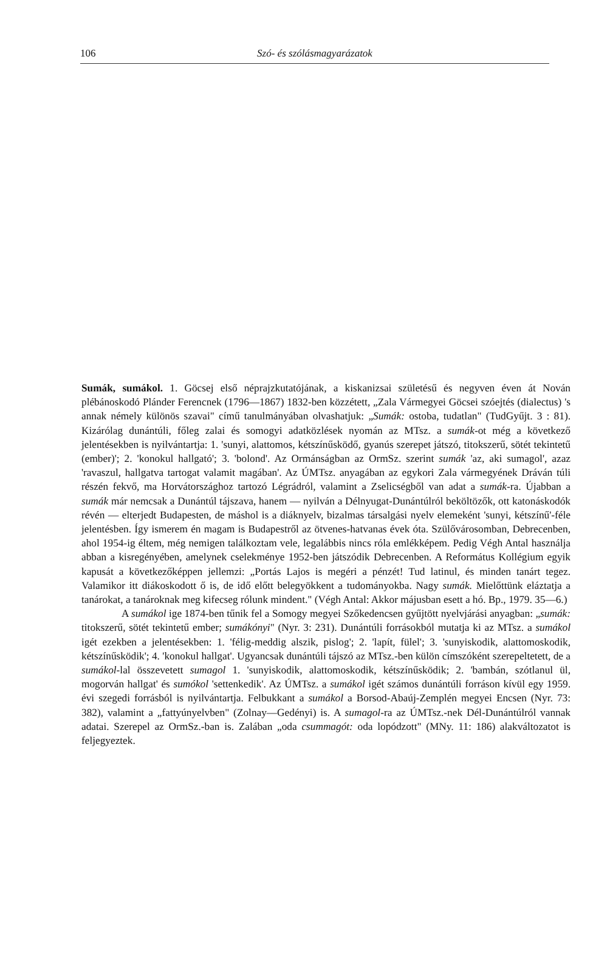106 Szó- és szólásmagyarázatok
Sumák, sumákol. 1. Göcsej első néprajzkutatójának, a kiskanizsai születésű és negyven éven át Nován plébánoskodó Plánder Ferencnek (1796—1867) 1832-ben közzétett, „Zala Vármegyei Göcsei szóejtés (dialectus) 's annak némely különös szavai" című tanulmányában olvashatjuk: „Sumák: ostoba, tudatlan" (TudGyűjt. 3 : 81). Kizárólag dunántúli, főleg zalai és somogyi adatközlések nyomán az MTsz. a sumák-ot még a következő jelentésekben is nyilvántartja: 1. 'sunyi, alattomos, kétszínűsködő, gyanús szerepet játszó, titokszerű, sötét tekintetű (ember)'; 2. 'konokul hallgató'; 3. 'bolond'. Az Ormánságban az OrmSz. szerint sumák 'az, aki sumagol', azaz 'ravaszul, hallgatva tartogat valamit magában'. Az ÚMTsz. anyagában az egykori Zala vármegyének Dráván túli részén fekvő, ma Horvátországhoz tartozó Légrádról, valamint a Zselicségből van adat a sumák-ra. Újabban a sumák már nemcsak a Dunántúl tájszava, hanem — nyilván a Délnyugat-Dunántúlról beköltözők, ott katonáskodók révén — elterjedt Budapesten, de máshol is a diáknyelv, bizalmas társalgási nyelv elemeként 'sunyi, kétszínű'-féle jelentésben. Így ismerem én magam is Budapestről az ötvenes-hatvanas évek óta. Szülővárosomban, Debrecenben, ahol 1954-ig éltem, még nemigen találkoztam vele, legalábbis nincs róla emlékképem. Pedig Végh Antal használja abban a kisregényében, amelynek cselekménye 1952-ben játszódik Debrecenben. A Református Kollégium egyik kapusát a következőképpen jellemzi: „Portás Lajos is megéri a pénzét! Tud latinul, és minden tanárt tegez. Valamikor itt diákoskodott ő is, de idő előtt belegyökkent a tudományokba. Nagy sumák. Mielőttünk eláztatja a tanárokat, a tanároknak meg kifecseg rólunk mindent." (Végh Antal: Akkor májusban esett a hó. Bp., 1979. 35—6.)
A sumákol ige 1874-ben tűnik fel a Somogy megyei Szőkedencsen gyűjtött nyelvjárási anyagban: „sumák: titokszerű, sötét tekintetű ember; sumákónyi" (Nyr. 3: 231). Dunántúli forrásokból mutatja ki az MTsz. a sumákol igét ezekben a jelentésekben: 1. 'félig-meddig alszik, pislog'; 2. 'lapít, fülel'; 3. 'sunyiskodik, alattomoskodik, kétszínűsködik'; 4. 'konokul hallgat'. Ugyancsak dunántúli tájszó az MTsz.-ben külön címszóként szerepeltetett, de a sumákol-lal összevetett sumagol 1. 'sunyiskodik, alattomoskodik, kétszínűsködik; 2. 'bambán, szótlanul ül, mogorván hallgat' és sumókol 'settenkedik'. Az ÚMTsz. a sumákol igét számos dunántúli forráson kívül egy 1959. évi szegedi forrásból is nyilvántartja. Felbukkant a sumákol a Borsod-Abaúj-Zemplén megyei Encsen (Nyr. 73: 382), valamint a „fattyúnyelvben" (Zolnay—Gedényi) is. A sumagol-ra az ÚMTsz.-nek Dél-Dunántúlról vannak adatai. Szerepel az OrmSz.-ban is. Zalában „oda csummagót: oda lopódzott" (MNy. 11: 186) alakváltozatot is feljegyeztek.